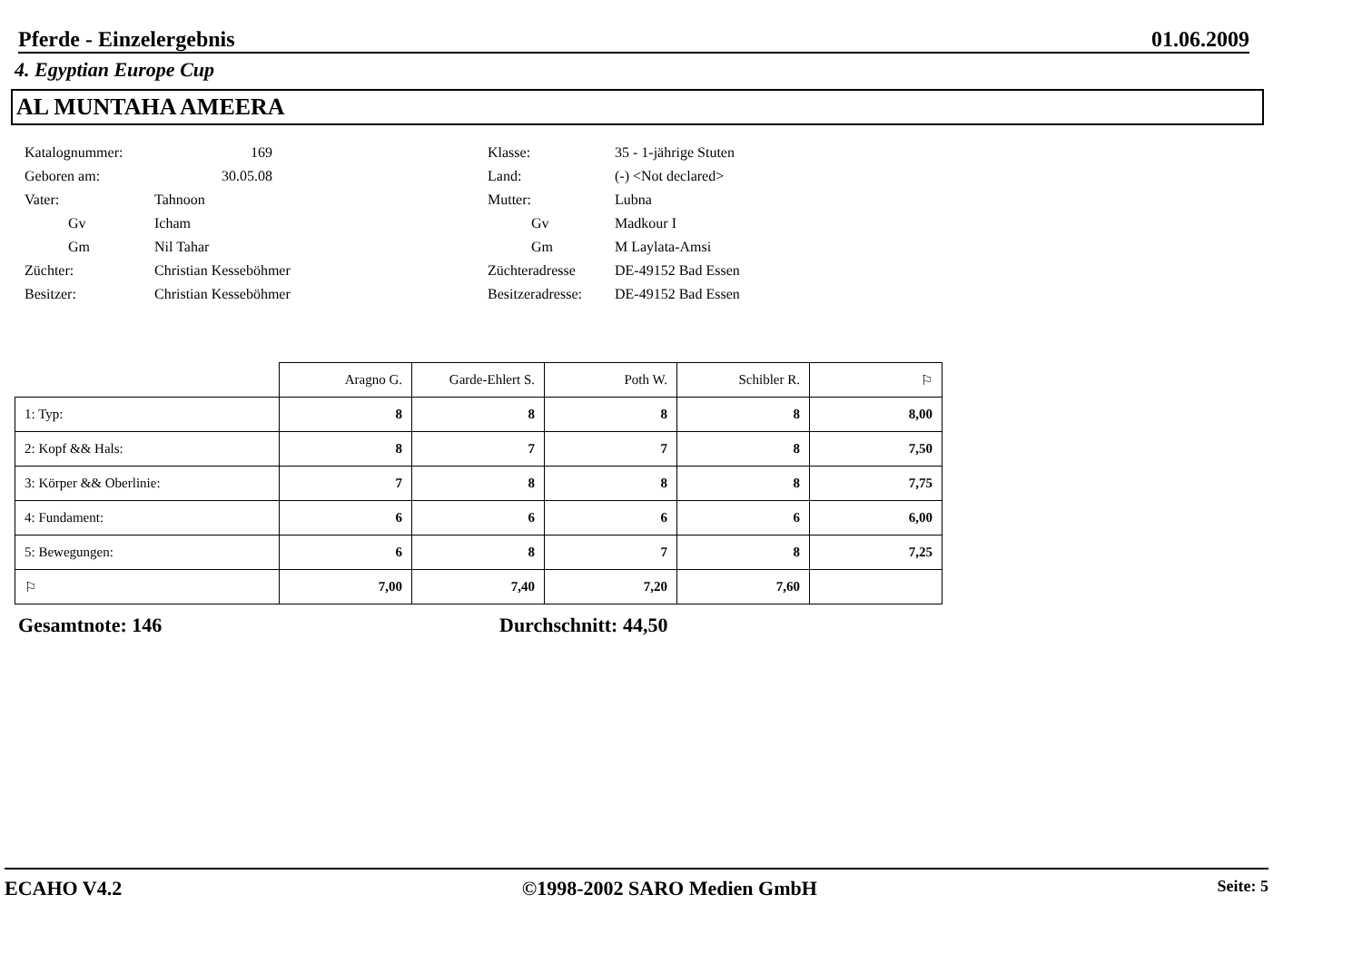Pferde - Einzelergebnis 01.06.2009
4. Egyptian Europe Cup
AL MUNTAHA AMEERA
| Katalognummer: | 169 | | Klasse: | 35 - 1-jährige Stuten |
| Geboren am: | 30.05.08 | | Land: | (-) <Not declared> |
| Vater: | Tahnoon | | Mutter: | Lubna |
| Gv | Icham | | Gv | Madkour I |
| Gm | Nil Tahar | | Gm | M Laylata-Amsi |
| Züchter: | Christian Kesseböhmer | | Züchteradresse | DE-49152 Bad Essen |
| Besitzer: | Christian Kesseböhmer | | Besitzeradresse: | DE-49152 Bad Essen |
| | Aragno G. | Garde-Ehlert S. | Poth W. | Schibler R. | ⚐ |
| 1: Typ: | 8 | 8 | 8 | 8 | 8,00 |
| 2: Kopf && Hals: | 8 | 7 | 7 | 8 | 7,50 |
| 3: Körper && Oberlinie: | 7 | 8 | 8 | 8 | 7,75 |
| 4: Fundament: | 6 | 6 | 6 | 6 | 6,00 |
| 5: Bewegungen: | 6 | 8 | 7 | 8 | 7,25 |
| ⚐ | 7,00 | 7,40 | 7,20 | 7,60 | |
Gesamtnote: 146 Durchschnitt: 44,50
ECAHO V4.2 ©1998-2002 SARO Medien GmbH Seite: 5